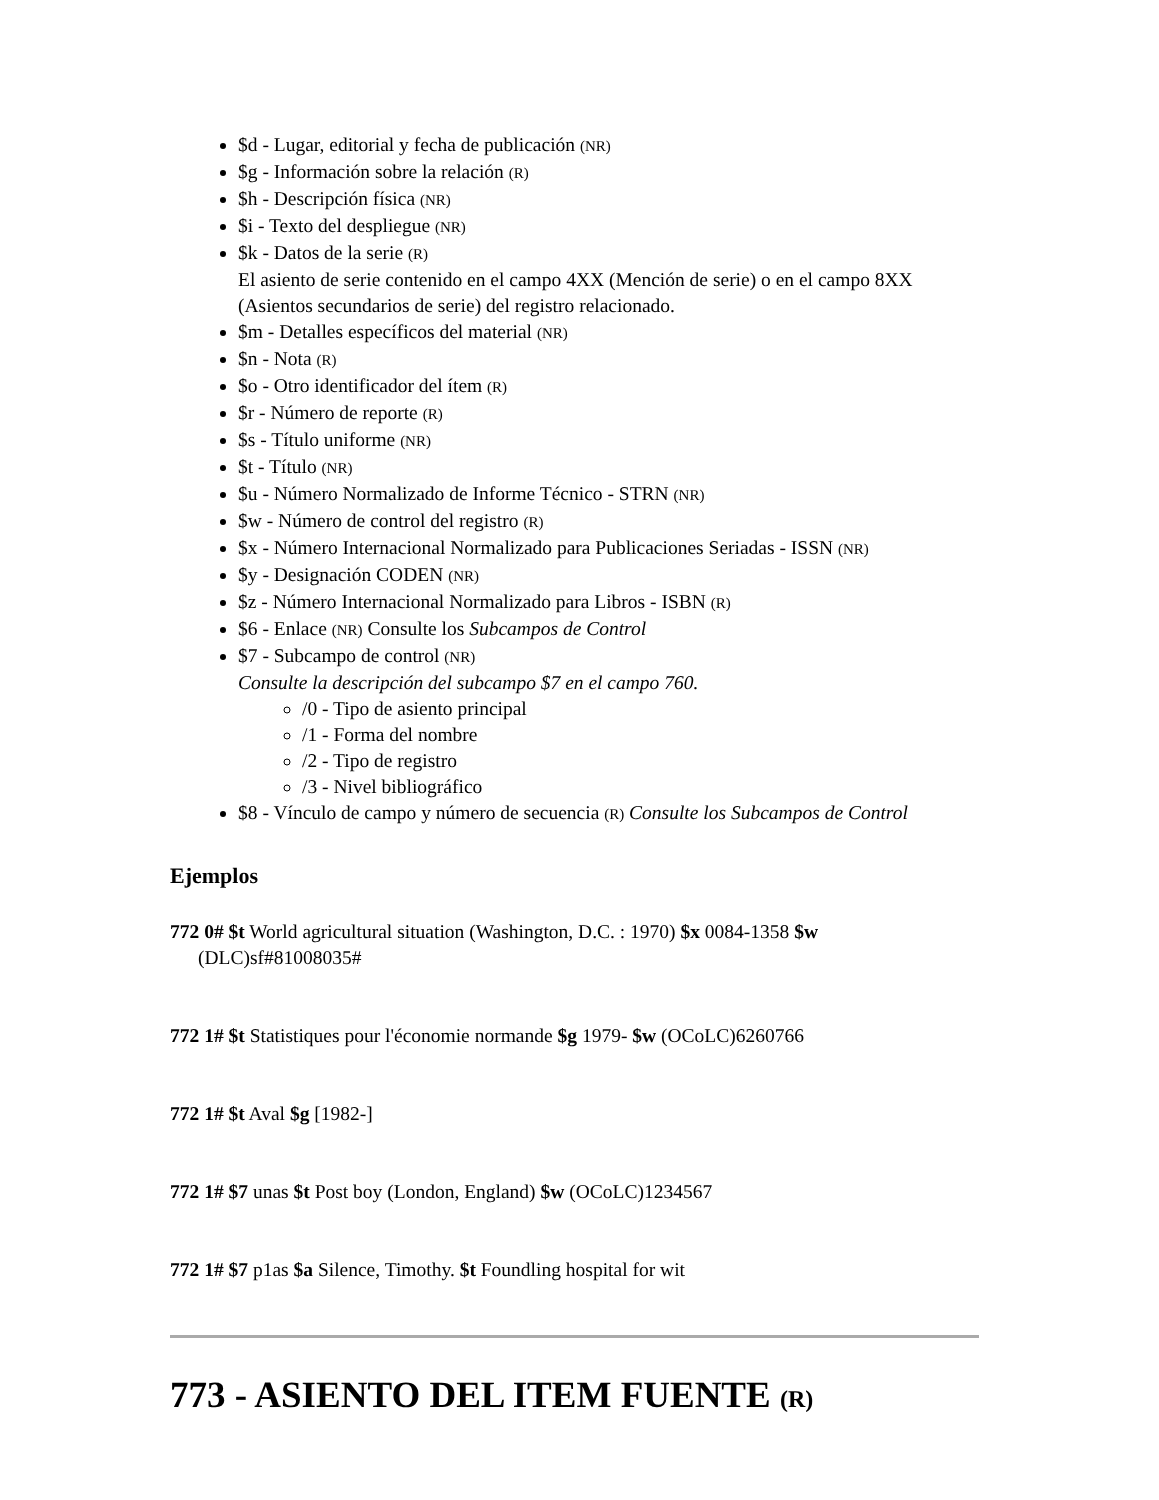$d - Lugar, editorial y fecha de publicación (NR)
$g - Información sobre la relación (R)
$h - Descripción física (NR)
$i - Texto del despliegue (NR)
$k - Datos de la serie (R)
El asiento de serie contenido en el campo 4XX (Mención de serie) o en el campo 8XX (Asientos secundarios de serie) del registro relacionado.
$m - Detalles específicos del material (NR)
$n - Nota (R)
$o - Otro identificador del ítem (R)
$r - Número de reporte (R)
$s - Título uniforme (NR)
$t - Título (NR)
$u - Número Normalizado de Informe Técnico - STRN (NR)
$w - Número de control del registro (R)
$x - Número Internacional Normalizado para Publicaciones Seriadas - ISSN (NR)
$y - Designación CODEN (NR)
$z - Número Internacional Normalizado para Libros - ISBN (R)
$6 - Enlace (NR) Consulte los Subcampos de Control
$7 - Subcampo de control (NR)
Consulte la descripción del subcampo $7 en el campo 760.
/0 - Tipo de asiento principal
/1 - Forma del nombre
/2 - Tipo de registro
/3 - Nivel bibliográfico
$8 - Vínculo de campo y número de secuencia (R) Consulte los Subcampos de Control
Ejemplos
772 0# $t World agricultural situation (Washington, D.C. : 1970) $x 0084-1358 $w (DLC)sf#81008035#
772 1# $t Statistiques pour l'économie normande $g 1979- $w (OCoLC)6260766
772 1# $t Aval $g [1982-]
772 1# $7 unas $t Post boy (London, England) $w (OCoLC)1234567
772 1# $7 p1as $a Silence, Timothy. $t Foundling hospital for wit
773 - ASIENTO DEL ITEM FUENTE (R)